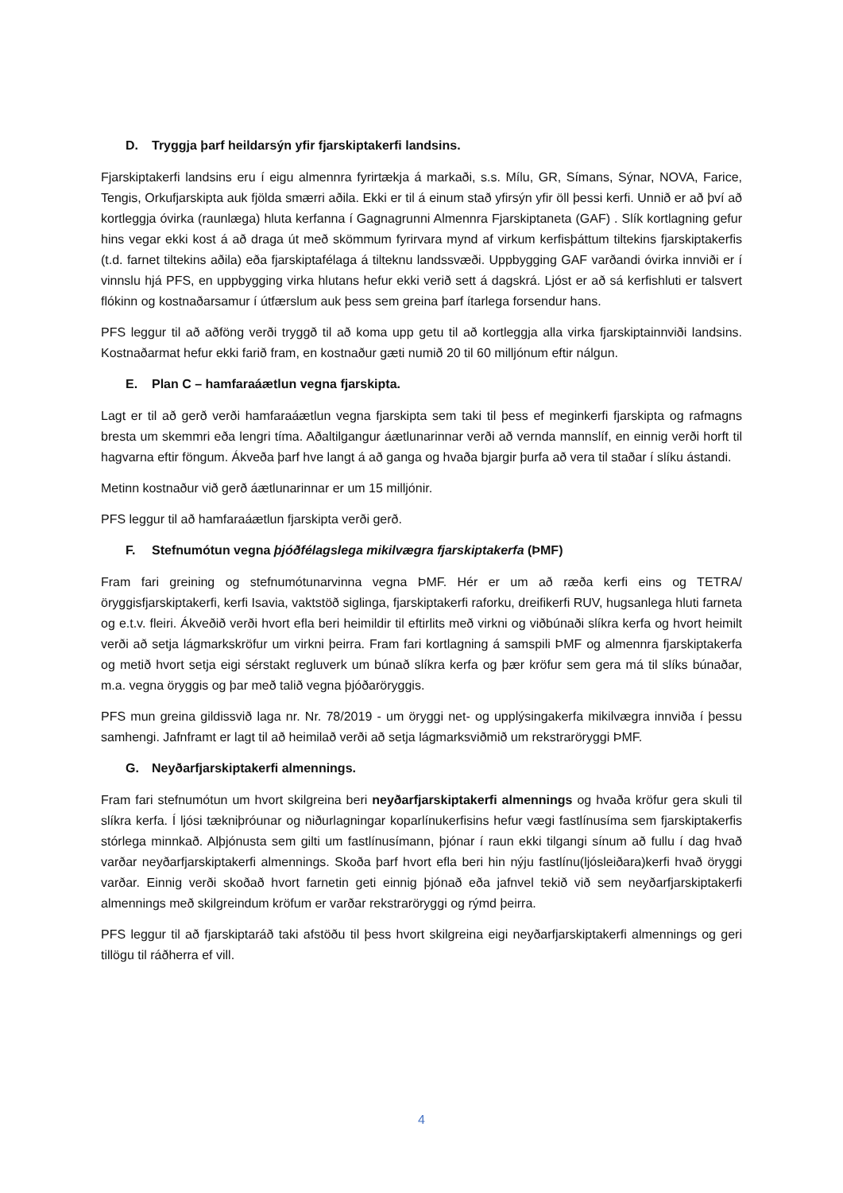D. Tryggja þarf heildarsýn yfir fjarskiptakerfi landsins.
Fjarskiptakerfi landsins eru í eigu almennra fyrirtækja á markaði, s.s. Mílu, GR, Símans, Sýnar, NOVA, Farice, Tengis, Orkufjarskipta auk fjölda smærri aðila. Ekki er til á einum stað yfirsýn yfir öll þessi kerfi. Unnið er að því að kortleggja óvirka (raunlæga) hluta kerfanna í Gagnagrunni Almennra Fjarskiptaneta (GAF) . Slík kortlagning gefur hins vegar ekki kost á að draga út með skömmum fyrirvara mynd af virkum kerfisþáttum tiltekins fjarskiptakerfis (t.d. farnet tiltekins aðila) eða fjarskiptafélaga á tilteknu landssvæði. Uppbygging GAF varðandi óvirka innviði er í vinnslu hjá PFS, en uppbygging virka hlutans hefur ekki verið sett á dagskrá. Ljóst er að sá kerfishluti er talsvert flókinn og kostnaðarsamur í útfærslum auk þess sem greina þarf ítarlega forsendur hans.
PFS leggur til að aðföng verði tryggð til að koma upp getu til að kortleggja alla virka fjarskiptainnviði landsins. Kostnaðarmat hefur ekki farið fram, en kostnaður gæti numið 20 til 60 milljónum eftir nálgun.
E. Plan C – hamfaraáætlun vegna fjarskipta.
Lagt er til að gerð verði hamfaraáætlun vegna fjarskipta sem taki til þess ef meginkerfi fjarskipta og rafmagns bresta um skemmri eða lengri tíma. Aðaltilgangur áætlunarinnar verði að vernda mannslíf, en einnig verði horft til hagvarna eftir föngum. Ákveða þarf hve langt á að ganga og hvaða bjargir þurfa að vera til staðar í slíku ástandi.
Metinn kostnaður við gerð áætlunarinnar er um 15 milljónir.
PFS leggur til að hamfaraáætlun fjarskipta verði gerð.
F. Stefnumótun vegna þjóðfélagslega mikilvægra fjarskiptakerfa (ÞMF)
Fram fari greining og stefnumótunarvinna vegna ÞMF. Hér er um að ræða kerfi eins og TETRA/öryggisfjarskiptakerfi, kerfi Isavia, vaktstöð siglinga, fjarskiptakerfi raforku, dreifikerfi RUV, hugsanlega hluti farneta og e.t.v. fleiri. Ákveðið verði hvort efla beri heimildir til eftirlits með virkni og viðbúnaði slíkra kerfa og hvort heimilt verði að setja lágmarkskröfur um virkni þeirra. Fram fari kortlagning á samspili ÞMF og almennra fjarskiptakerfa og metið hvort setja eigi sérstakt regluverk um búnað slíkra kerfa og þær kröfur sem gera má til slíks búnaðar, m.a. vegna öryggis og þar með talið vegna þjóðaröryggis.
PFS mun greina gildissvið laga nr. Nr. 78/2019 - um öryggi net- og upplýsingakerfa mikilvægra innviða í þessu samhengi. Jafnframt er lagt til að heimilað verði að setja lágmarksviðmið um rekstraröryggi ÞMF.
G. Neyðarfjarskiptakerfi almennings.
Fram fari stefnumótun um hvort skilgreina beri neyðarfjarskiptakerfi almennings og hvaða kröfur gera skuli til slíkra kerfa. Í ljósi tækniþróunar og niðurlagningar koparlínukerfisins hefur vægi fastlínusíma sem fjarskiptakerfis stórlega minnkað. Alþjónusta sem gilti um fastlínusímann, þjónar í raun ekki tilgangi sínum að fullu í dag hvað varðar neyðarfjarskiptakerfi almennings. Skoða þarf hvort efla beri hin nýju fastlínu(ljósleiðara)kerfi hvað öryggi varðar. Einnig verði skoðað hvort farnetin geti einnig þjónað eða jafnvel tekið við sem neyðarfjarskiptakerfi almennings með skilgreindum kröfum er varðar rekstraröryggi og rýmd þeirra.
PFS leggur til að fjarskiptaráð taki afstöðu til þess hvort skilgreina eigi neyðarfjarskiptakerfi almennings og geri tillögu til ráðherra ef vill.
4